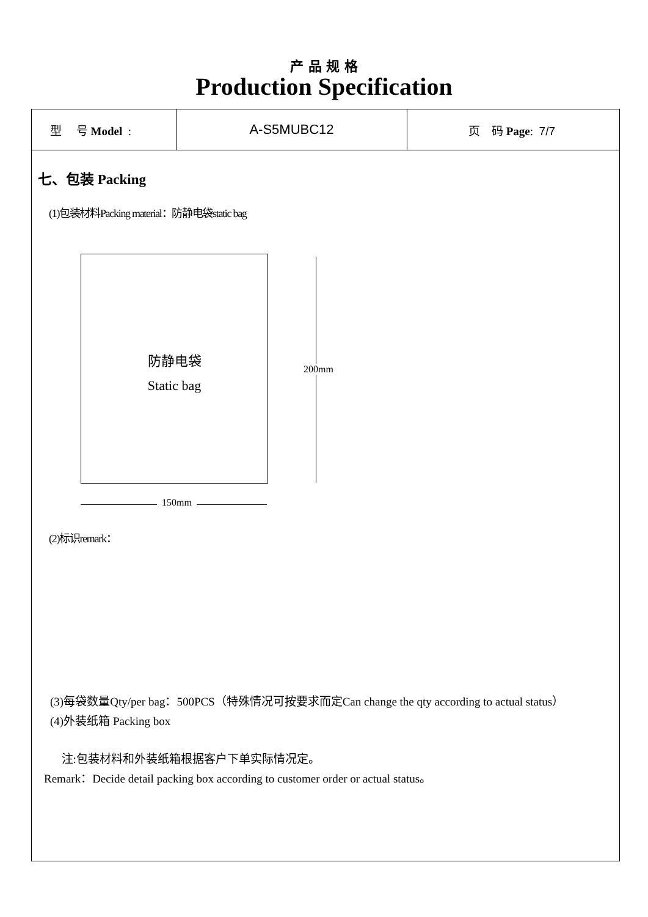产 品 规 格
Production Specification
| 型 号 Model : | A-S5MUBC12 | 页 码 Page : 7/7 |
七、包装 Packing
(1)包装材料Packing material：防静电袋static bag
防静电袋
Static bag
200mm
150mm
(2)标识remark：
(3)每袋数量Qty/per bag：500PCS（特殊情况可按要求而定Can change the qty according to actual status）
(4)外装纸箱 Packing box
注:包装材料和外装纸箱根据客户下单实际情况定。
Remark：Decide detail packing box according to customer order or actual status。